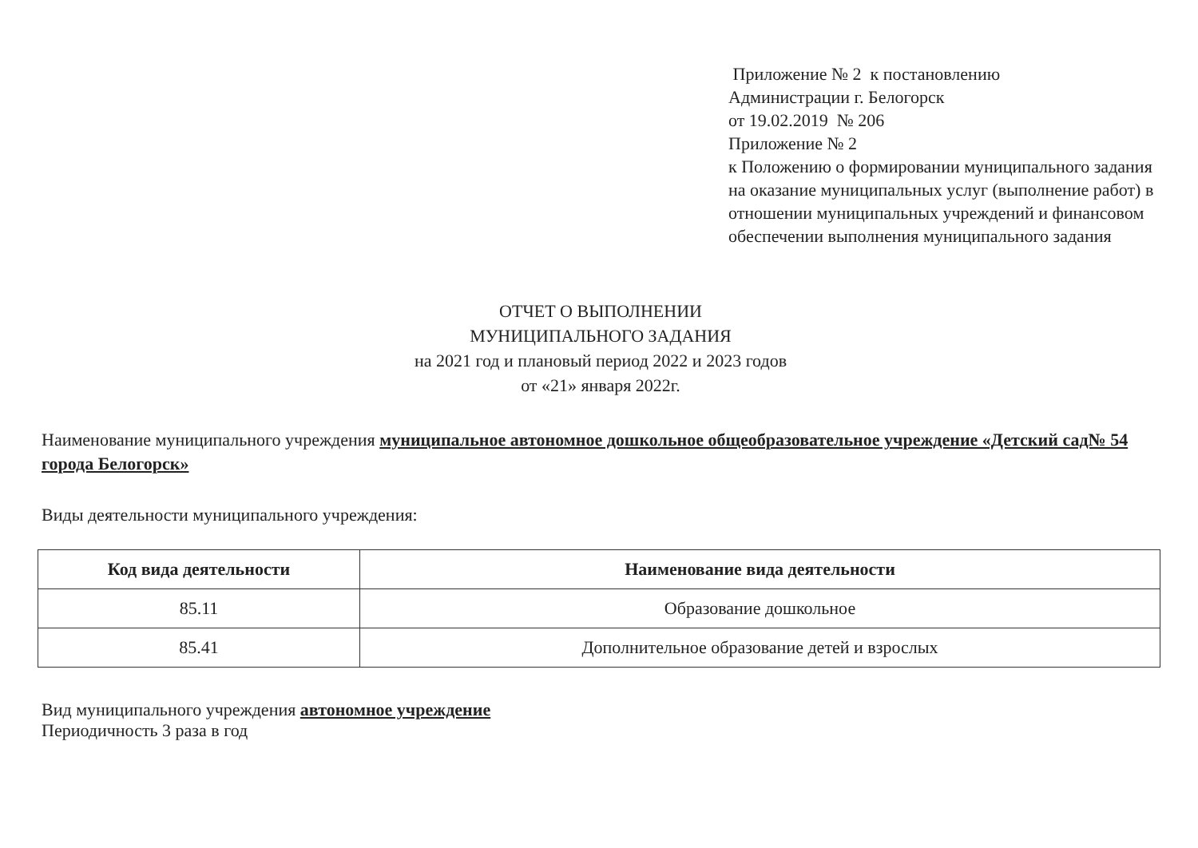Приложение № 2 к постановлению
Администрации г. Белогорск
от 19.02.2019 № 206
Приложение № 2
к Положению о формировании муниципального задания на оказание муниципальных услуг (выполнение работ) в отношении муниципальных учреждений и финансовом обеспечении выполнения муниципального задания
ОТЧЕТ О ВЫПОЛНЕНИИ
МУНИЦИПАЛЬНОГО ЗАДАНИЯ
на 2021 год и плановый период 2022 и 2023 годов
от «21» января 2022г.
Наименование муниципального учреждения муниципальное автономное дошкольное общеобразовательное учреждение «Детский сад№ 54 города Белогорск»
Виды деятельности муниципального учреждения:
| Код вида деятельности | Наименование вида деятельности |
| --- | --- |
| 85.11 | Образование дошкольное |
| 85.41 | Дополнительное образование детей и взрослых |
Вид муниципального учреждения автономное учреждение
Периодичность 3 раза в год